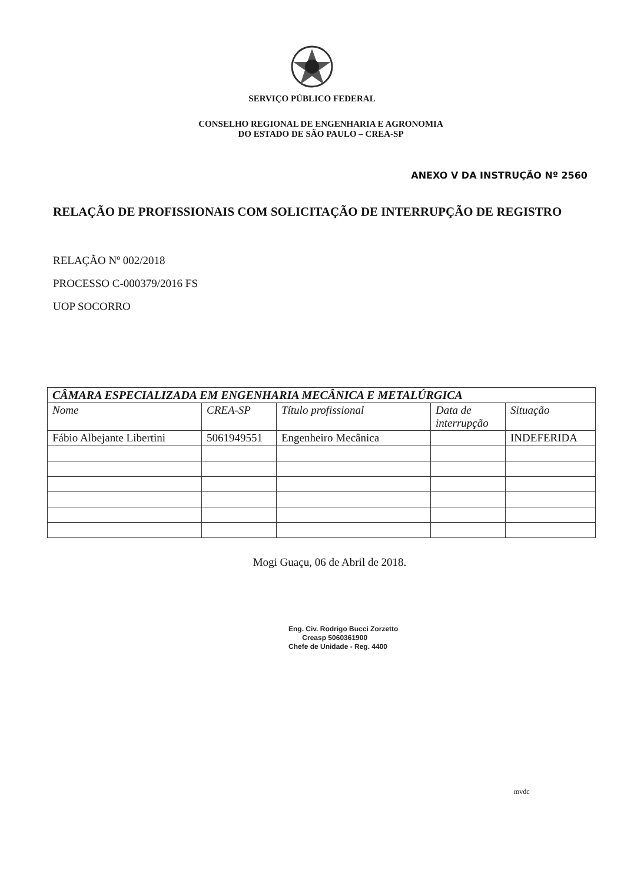SERVIÇO PÚBLICO FEDERAL
CONSELHO REGIONAL DE ENGENHARIA E AGRONOMIA
DO ESTADO DE SÃO PAULO – CREA-SP
ANEXO V DA INSTRUÇÃO Nº 2560
RELAÇÃO DE PROFISSIONAIS COM SOLICITAÇÃO DE INTERRUPÇÃO DE REGISTRO
RELAÇÃO Nº 002/2018
PROCESSO C-000379/2016 FS
UOP SOCORRO
| CÂMARA ESPECIALIZADA EM ENGENHARIA MECÂNICA E METALÚRGICA | | | | |
| --- | --- | --- | --- | --- |
| Nome | CREA-SP | Título profissional | Data de interrupção | Situação |
| Fábio Albejante Libertini | 5061949551 | Engenheiro Mecânica | | INDEFERIDA |
Mogi Guaçu, 06 de Abril de 2018.
Eng. Civ. Rodrigo Bucci Zorzetto
Creasp 5060361900
Chefe de Unidade - Reg. 4400
mvdc